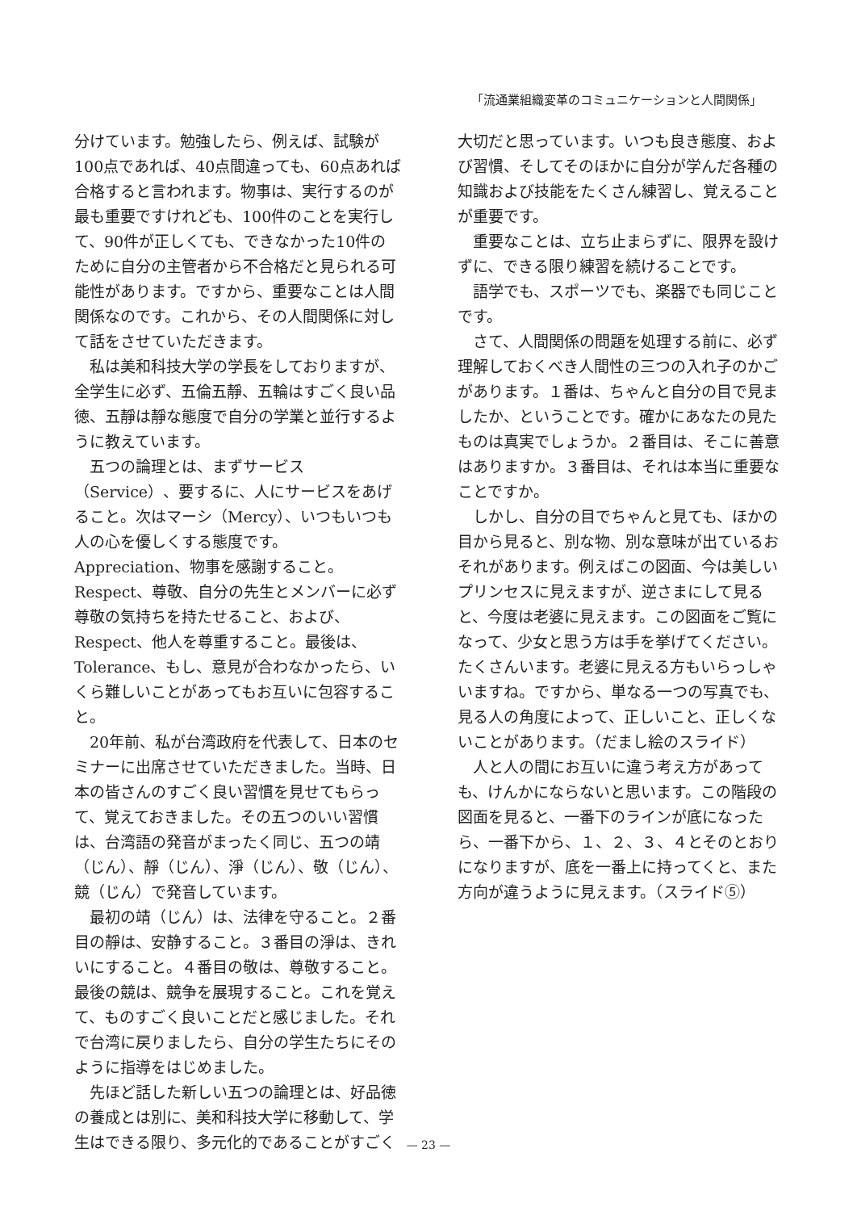「流通業組織変革のコミュニケーションと人間関係」
分けています。勉強したら、例えば、試験が100点であれば、40点間違っても、60点あれば合格すると言われます。物事は、実行するのが最も重要ですけれども、100件のことを実行して、90件が正しくても、できなかった10件のために自分の主管者から不合格だと見られる可能性があります。ですから、重要なことは人間関係なのです。これから、その人間関係に対して話をさせていただきます。
私は美和科技大学の学長をしておりますが、全学生に必ず、五倫五靜、五輪はすごく良い品徳、五靜は靜な態度で自分の学業と並行するように教えています。
五つの論理とは、まずサービス（Service）、要するに、人にサービスをあげること。次はマーシ（Mercy）、いつもいつも人の心を優しくする態度です。Appreciation、物事を感謝すること。Respect、尊敬、自分の先生とメンバーに必ず尊敬の気持ちを持たせること、および、Respect、他人を尊重すること。最後は、Tolerance、もし、意見が合わなかったら、いくら難しいことがあってもお互いに包容すること。
20年前、私が台湾政府を代表して、日本のセミナーに出席させていただきました。当時、日本の皆さんのすごく良い習慣を見せてもらって、覚えておきました。その五つのいい習慣は、台湾語の発音がまったく同じ、五つの靖（じん）、靜（じん）、淨（じん）、敬（じん）、競（じん）で発音しています。
最初の靖（じん）は、法律を守ること。２番目の靜は、安静すること。３番目の淨は、きれいにすること。４番目の敬は、尊敬すること。最後の競は、競争を展現すること。これを覚えて、ものすごく良いことだと感じました。それで台湾に戻りましたら、自分の学生たちにそのように指導をはじめました。
先ほど話した新しい五つの論理とは、好品徳の養成とは別に、美和科技大学に移動して、学生はできる限り、多元化的であることがすごく
大切だと思っています。いつも良き態度、および習慣、そしてそのほかに自分が学んだ各種の知識および技能をたくさん練習し、覚えることが重要です。
重要なことは、立ち止まらずに、限界を設けずに、できる限り練習を続けることです。
語学でも、スポーツでも、楽器でも同じことです。
さて、人間関係の問題を処理する前に、必ず理解しておくべき人間性の三つの入れ子のかごがあります。１番は、ちゃんと自分の目で見ましたか、ということです。確かにあなたの見たものは真実でしょうか。２番目は、そこに善意はありますか。３番目は、それは本当に重要なことですか。
しかし、自分の目でちゃんと見ても、ほかの目から見ると、別な物、別な意味が出ているおそれがあります。例えばこの図面、今は美しいプリンセスに見えますが、逆さまにして見ると、今度は老婆に見えます。この図面をご覧になって、少女と思う方は手を挙げてください。たくさんいます。老婆に見える方もいらっしゃいますね。ですから、単なる一つの写真でも、見る人の角度によって、正しいこと、正しくないことがあります。（だまし絵のスライド）
人と人の間にお互いに違う考え方があっても、けんかにならないと思います。この階段の図面を見ると、一番下のラインが底になったら、一番下から、１、２、３、４とそのとおりになりますが、底を一番上に持ってくと、また方向が違うように見えます。（スライド⑤）
— 23 —